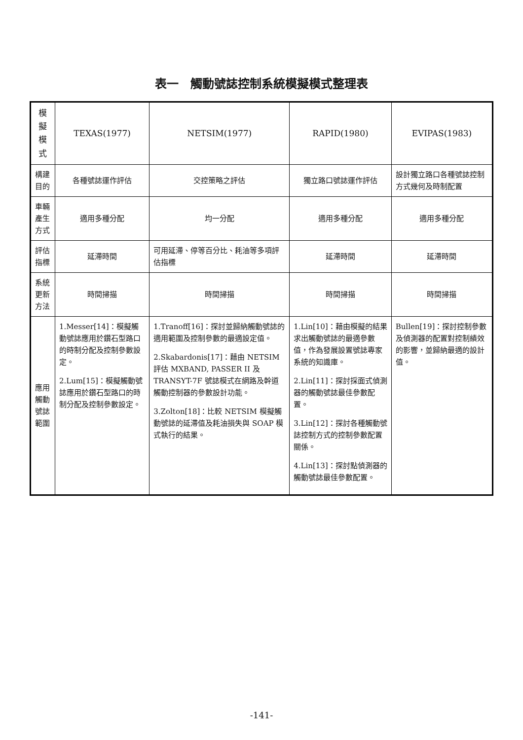表一　觸動號誌控制系統模擬模式整理表
| 模擬模式 | TEXAS(1977) | NETSIM(1977) | RAPID(1980) | EVIPAS(1983) |
| --- | --- | --- | --- | --- |
| 構建目的 | 各種號誌運作評估 | 交控策略之評估 | 獨立路口號誌運作評估 | 設計獨立路口各種號誌控制方式幾何及時制配置 |
| 車輛產生方式 | 適用多種分配 | 均一分配 | 適用多種分配 | 適用多種分配 |
| 評估指標 | 延滯時間 | 可用延滯、停等百分比、耗油等多項評估指標 | 延滯時間 | 延滯時間 |
| 系統更新方法 | 時間掃描 | 時間掃描 | 時間掃描 | 時間掃描 |
| 應用觸動號誌範圍 | 1.Messer[14]：模擬觸動號誌應用於鑽石型路口的時制分配及控制參數設定。 2.Lum[15]：模擬觸動號誌應用於鑽石型路口的時制分配及控制參數設定。 | 1.Tranoff[16]：探討並歸納觸動號誌的適用範圍及控制參數的最適設定值。 2.Skabardonis[17]：藉由 NETSIM 評估 MXBAND, PASSER II 及 TRANSYT-7F 號誌模式在網路及幹道觸動控制器的參數設計功能。 3.Zolton[18]：比較 NETSIM 模擬觸動號誌的延滯值及耗油損失與 SOAP 模式執行的結果。 | 1.Lin[10]：藉由模擬的結果求出觸動號誌的最適參數值，作為發展設置號誌專家系統的知識庫。 2.Lin[11]：探討採面式偵測器的觸動號誌最佳參數配置。 3.Lin[12]：探討各種觸動號誌控制方式的控制參數配置關係。 4.Lin[13]：探討點偵測器的觸動號誌最佳參數配置。 | Bullen[19]：探討控制參數及偵測器的配置對控制績效的影響，並歸納最適的設計值。 |
-141-